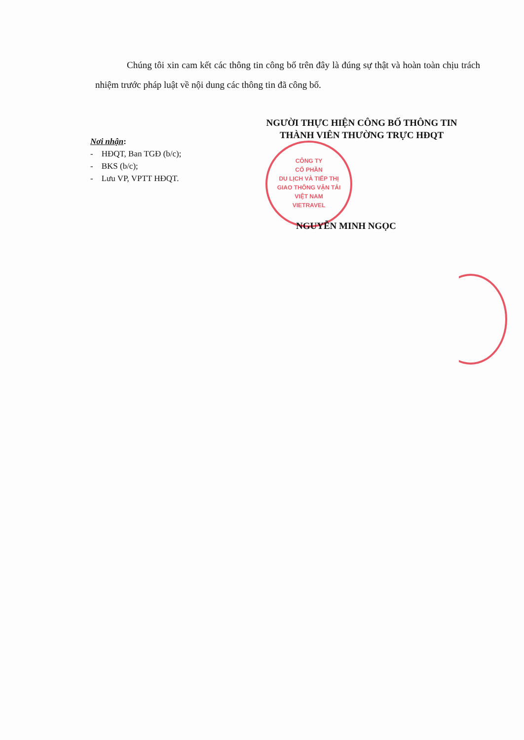Chúng tôi xin cam kết các thông tin công bố trên đây là đúng sự thật và hoàn toàn chịu trách nhiệm trước pháp luật về nội dung các thông tin đã công bố.
Nơi nhận:
- HĐQT, Ban TGĐ (b/c);
- BKS (b/c);
- Lưu VP, VPTT HĐQT.
NGƯỜI THỰC HIỆN CÔNG BỐ THÔNG TIN
THÀNH VIÊN THƯỜNG TRỰC HĐQT
CÔNG TY
CỔ PHẦN
DU LỊCH VÀ TIẾP THỊ
GIAO THÔNG VẬN TẢI
VIỆT NAM
VIETRAVEL
NGUYỄN MINH NGỌC